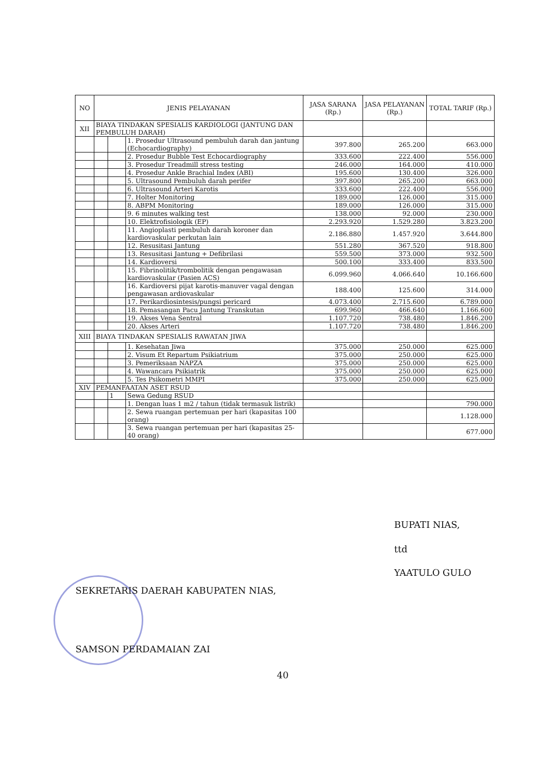| NO | JENIS PELAYANAN | | | JASA SARANA (Rp.) | JASA PELAYANAN (Rp.) | TOTAL TARIF (Rp.) |
| --- | --- | --- | --- | --- | --- | --- |
| XII | BIAYA TINDAKAN SPESIALIS KARDIOLOGI (JANTUNG DAN PEMBULUH DARAH) | | | | | |
| | | | 1. Prosedur Ultrasound pembuluh darah dan jantung (Echocardiography) | 397.800 | 265.200 | 663.000 |
| | | | 2. Prosedur Bubble Test Echocardiography | 333.600 | 222.400 | 556.000 |
| | | | 3. Prosedur Treadmill stress testing | 246.000 | 164.000 | 410.000 |
| | | | 4. Prosedur Ankle Brachial Index (ABI) | 195.600 | 130.400 | 326.000 |
| | | | 5. Ultrasound Pembuluh darah perifer | 397.800 | 265.200 | 663.000 |
| | | | 6. Ultrasound Arteri Karotis | 333.600 | 222.400 | 556.000 |
| | | | 7. Holter Monitoring | 189.000 | 126.000 | 315.000 |
| | | | 8. ABPM Monitoring | 189.000 | 126.000 | 315.000 |
| | | | 9. 6 minutes walking test | 138.000 | 92.000 | 230.000 |
| | | | 10. Elektrofisiologik (EP) | 2.293.920 | 1.529.280 | 3.823.200 |
| | | | 11. Angioplasti pembuluh darah koroner dan kardiovaskular perkutan lain | 2.186.880 | 1.457.920 | 3.644.800 |
| | | | 12. Resusitasi Jantung | 551.280 | 367.520 | 918.800 |
| | | | 13. Resusitasi Jantung + Defibrilasi | 559.500 | 373.000 | 932.500 |
| | | | 14. Kardioversi | 500.100 | 333.400 | 833.500 |
| | | | 15. Fibrinolitik/trombolitik dengan pengawasan kardiovaskular (Pasien ACS) | 6.099.960 | 4.066.640 | 10.166.600 |
| | | | 16. Kardioversi pijat karotis-manuver vagal dengan pengawasan ardiovaskular | 188.400 | 125.600 | 314.000 |
| | | | 17. Perikardiosintesis/pungsi pericard | 4.073.400 | 2.715.600 | 6.789.000 |
| | | | 18. Pemasangan Pacu Jantung Transkutan | 699.960 | 466.640 | 1.166.600 |
| | | | 19. Akses Vena Sentral | 1.107.720 | 738.480 | 1.846.200 |
| | | | 20. Akses Arteri | 1.107.720 | 738.480 | 1.846.200 |
| XIII | BIAYA TINDAKAN SPESIALIS RAWATAN JIWA | | | | | |
| | | | 1. Kesehatan Jiwa | 375.000 | 250.000 | 625.000 |
| | | | 2. Visum Et Repartum Psikiatrium | 375.000 | 250.000 | 625.000 |
| | | | 3. Pemeriksaan NAPZA | 375.000 | 250.000 | 625.000 |
| | | | 4. Wawancara Psikiatrik | 375.000 | 250.000 | 625.000 |
| | | | 5. Tes Psikometri MMPI | 375.000 | 250.000 | 625.000 |
| XIV | PEMANFAATAN ASET RSUD | | | | | |
| | | 1 | Sewa Gedung RSUD | | | |
| | | | 1. Dengan luas 1 m2 / tahun (tidak termasuk listrik) | | | 790.000 |
| | | | 2. Sewa ruangan pertemuan per hari (kapasitas 100 orang) | | | 1.128.000 |
| | | | 3. Sewa ruangan pertemuan per hari (kapasitas 25-40 orang) | | | 677.000 |
BUPATI NIAS,
ttd
YAATULO GULO
SEKRETARIS DAERAH KABUPATEN NIAS,
SAMSON PERDAMAIAN ZAI
40